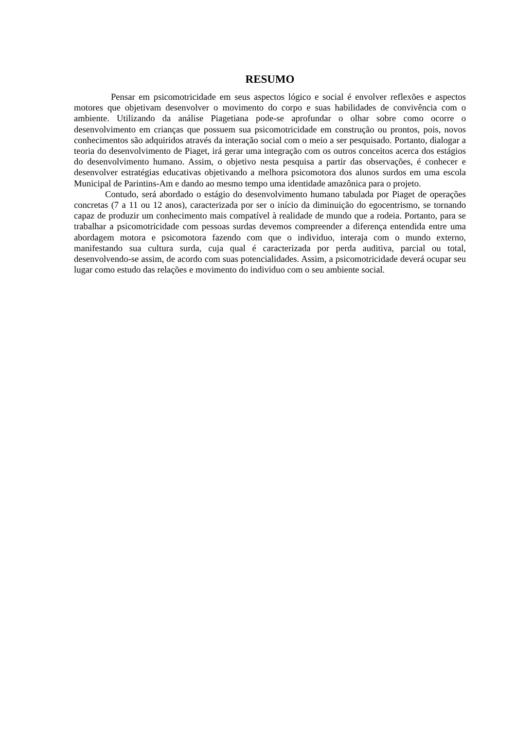RESUMO
Pensar em psicomotricidade em seus aspectos lógico e social é envolver reflexões e aspectos motores que objetivam desenvolver o movimento do corpo e suas habilidades de convivência com o ambiente. Utilizando da análise Piagetiana pode-se aprofundar o olhar sobre como ocorre o desenvolvimento em crianças que possuem sua psicomotricidade em construção ou prontos, pois, novos conhecimentos são adquiridos através da interação social com o meio a ser pesquisado. Portanto, dialogar a teoria do desenvolvimento de Piaget, irá gerar uma integração com os outros conceitos acerca dos estágios do desenvolvimento humano. Assim, o objetivo nesta pesquisa a partir das observações, é conhecer e desenvolver estratégias educativas objetivando a melhora psicomotora dos alunos surdos em uma escola Municipal de Parintins-Am e dando ao mesmo tempo uma identidade amazônica para o projeto.
Contudo, será abordado o estágio do desenvolvimento humano tabulada por Piaget de operações concretas (7 a 11 ou 12 anos), caracterizada por ser o início da diminuição do egocentrismo, se tornando capaz de produzir um conhecimento mais compatível à realidade de mundo que a rodeia. Portanto, para se trabalhar a psicomotricidade com pessoas surdas devemos compreender a diferença entendida entre uma abordagem motora e psicomotora fazendo com que o individuo, interaja com o mundo externo, manifestando sua cultura surda, cuja qual é caracterizada por perda auditiva, parcial ou total, desenvolvendo-se assim, de acordo com suas potencialidades. Assim, a psicomotricidade deverá ocupar seu lugar como estudo das relações e movimento do individuo com o seu ambiente social.